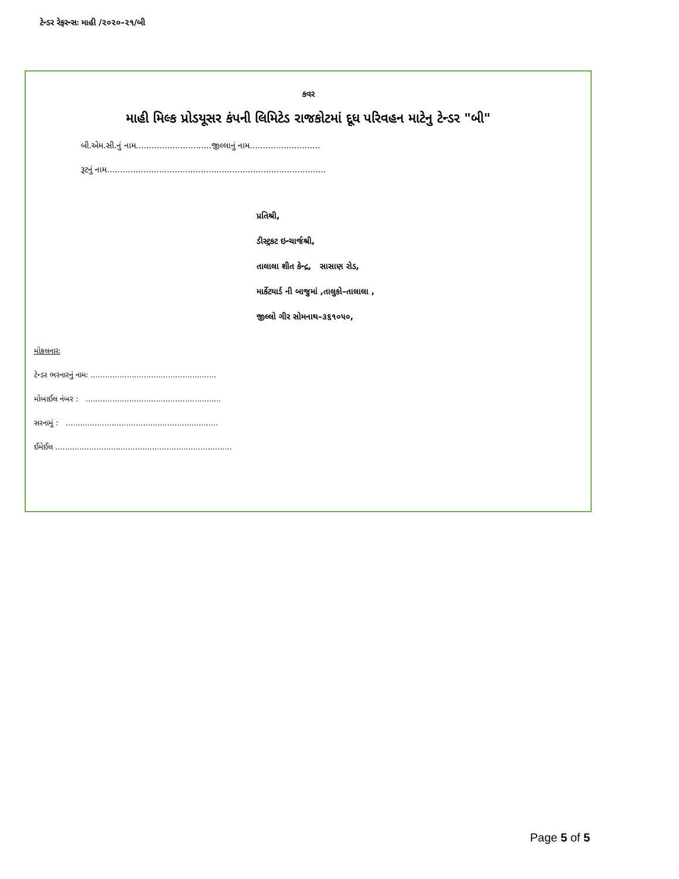ટેન્ડર રેફરન્સઃ માહી /૨૦૨૦–૨૧/બી
કવર
માહી મિલ્ક પ્રોડયૂસર કંપની લિમિટેડ રાજકોટમાં દૂધ પરિવહન માટેનુ ટેન્ડર "બી"
બી.એમ.સી.નું નામ.............................જીલ્લાનું નામ...........................
રૂટનું નામ....................................................................................
પ્રતિશ્રી,
ડીસ્ટ્રકટ ઇન્ચાર્જશ્રી,
તાલાલા શીત કેન્દ્ર, સાસાણ રોડ,
માર્કેટયાર્ડ ની બાજુમાં ,તાલુકો–તાલાલા ,
જીલ્લો ગીર સોમનાથ–૩૬૧૦૫૦,
મોકલનારઃ
ટેન્ડર ભરનારનું નામઃ ....................................................
મોબાઈલ નંબર : ........................................................
સરનામું : ...............................................................
ઈમેઈલ .........................................................................
Page 5 of 5